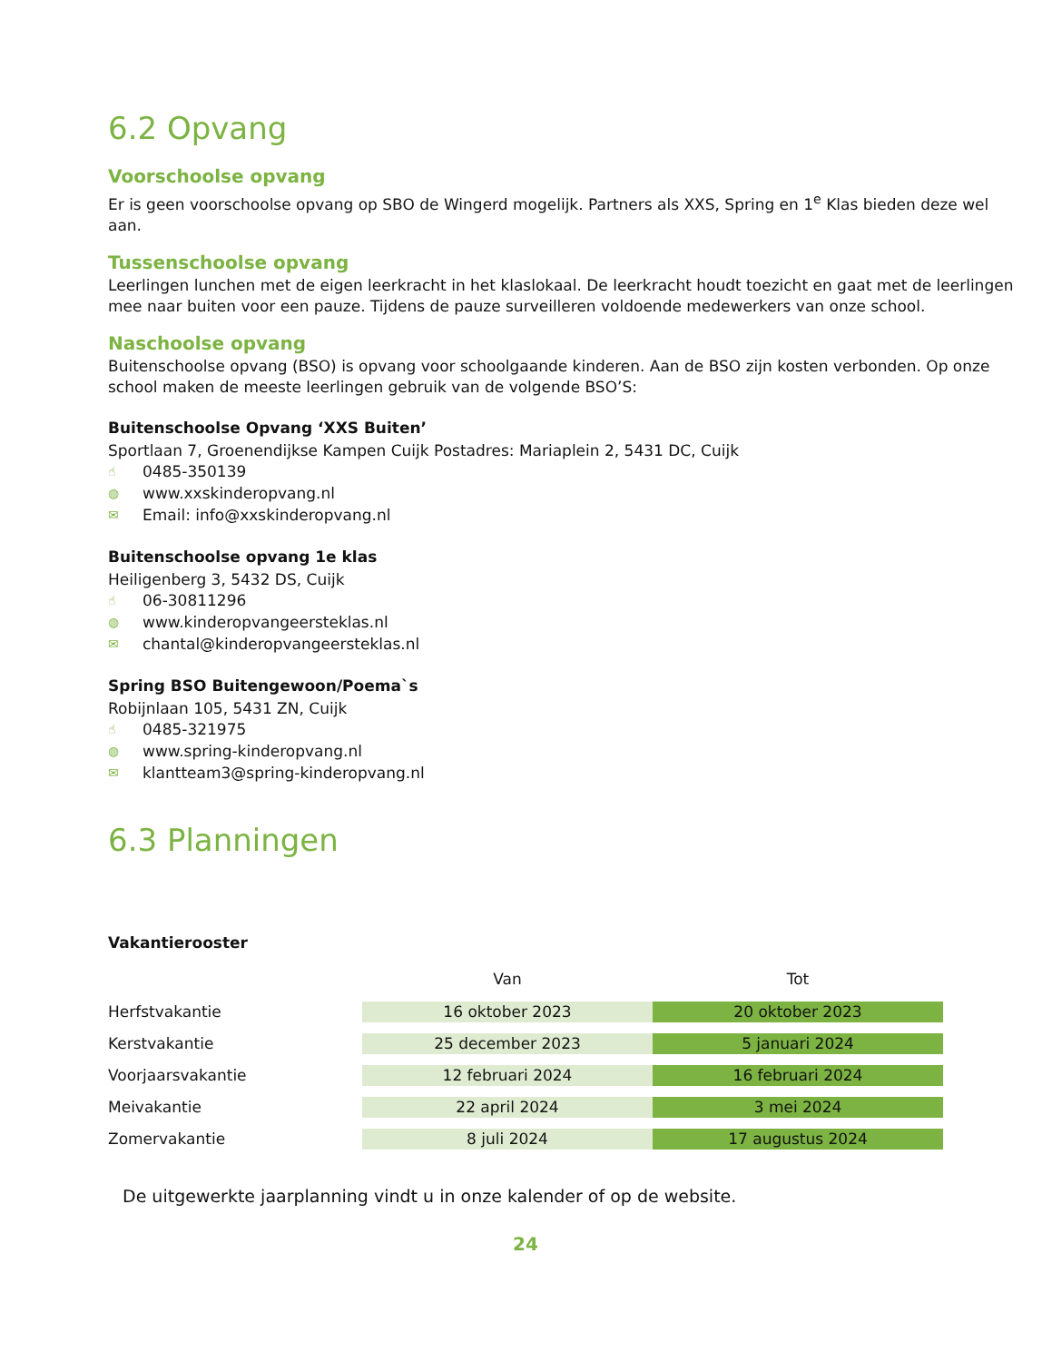6.2 Opvang
Voorschoolse opvang
Er is geen voorschoolse opvang op SBO de Wingerd mogelijk. Partners als XXS, Spring en 1<sup>e</sup> Klas bieden deze wel aan.
Tussenschoolse opvang
Leerlingen lunchen met de eigen leerkracht in het klaslokaal. De leerkracht houdt toezicht en gaat met de leerlingen mee naar buiten voor een pauze. Tijdens de pauze surveilleren voldoende medewerkers van onze school.
Naschoolse opvang
Buitenschoolse opvang (BSO) is opvang voor schoolgaande kinderen. Aan de BSO zijn kosten verbonden. Op onze school maken de meeste leerlingen gebruik van de volgende BSO’S:
Buitenschoolse Opvang ‘XXS Buiten’
Sportlaan 7, Groenendijkse Kampen Cuijk Postadres: Mariaplein 2, 5431 DC, Cuijk
☝ 0485-350139
◍ www.xxskinderopvang.nl
✉ Email: info@xxskinderopvang.nl
Buitenschoolse opvang 1e klas
Heiligenberg 3, 5432 DS, Cuijk
☝ 06-30811296
◍ www.kinderopvangeersteklas.nl
✉ chantal@kinderopvangeersteklas.nl
Spring BSO Buitengewoon/Poema`s
Robijnlaan 105, 5431 ZN, Cuijk
☝ 0485-321975
◍ www.spring-kinderopvang.nl
✉ klantteam3@spring-kinderopvang.nl
6.3 Planningen
Vakantierooster
| | Van | Tot |
| --- | --- | --- |
| Herfstvakantie | 16 oktober 2023 | 20 oktober 2023 |
| Kerstvakantie | 25 december 2023 | 5 januari 2024 |
| Voorjaarsvakantie | 12 februari 2024 | 16 februari 2024 |
| Meivakantie | 22 april 2024 | 3 mei 2024 |
| Zomervakantie | 8 juli 2024 | 17 augustus 2024 |
De uitgewerkte jaarplanning vindt u in onze kalender of op de website.
24